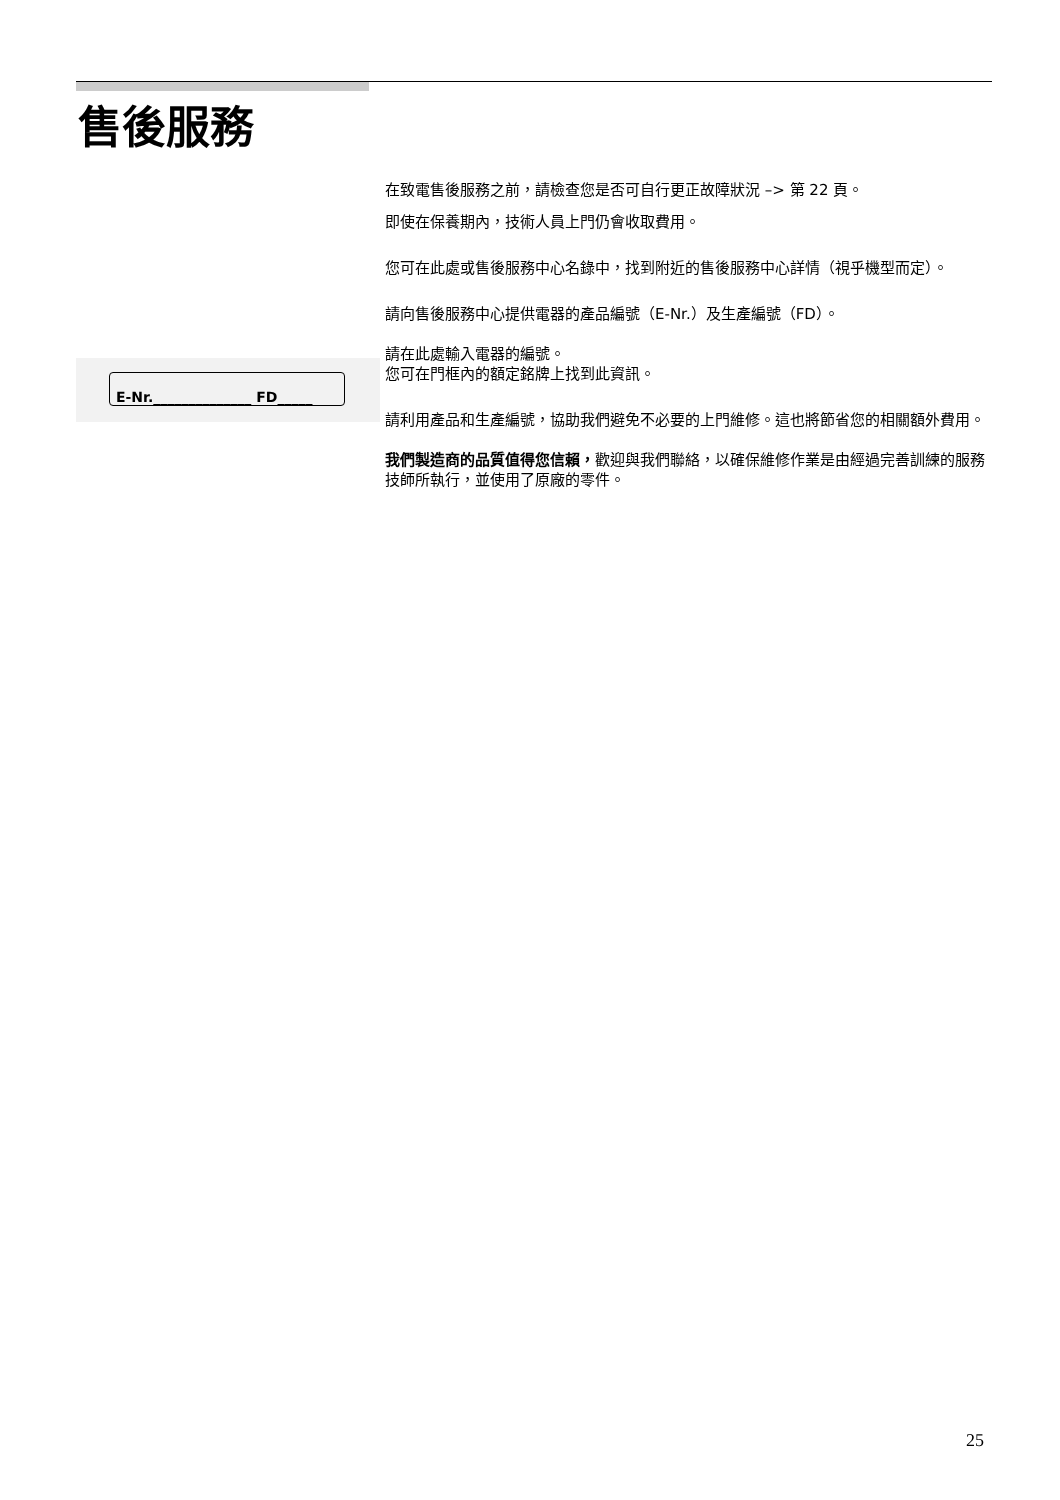售後服務
在致電售後服務之前，請檢查您是否可自行更正故障狀況 –> 第 22 頁。
即使在保養期內，技術人員上門仍會收取費用。
您可在此處或售後服務中心名錄中，找到附近的售後服務中心詳情（視乎機型而定）。
請向售後服務中心提供電器的產品編號（E-Nr.）及生產編號（FD）。
請在此處輸入電器的編號。
您可在門框內的額定銘牌上找到此資訊。
請利用產品和生產編號，協助我們避免不必要的上門維修。這也將節省您的相關額外費用。
我們製造商的品質值得您信賴，歡迎與我們聯絡，以確保維修作業是由經過完善訓練的服務技師所執行，並使用了原廠的零件。
E-Nr.______________ FD_____
25